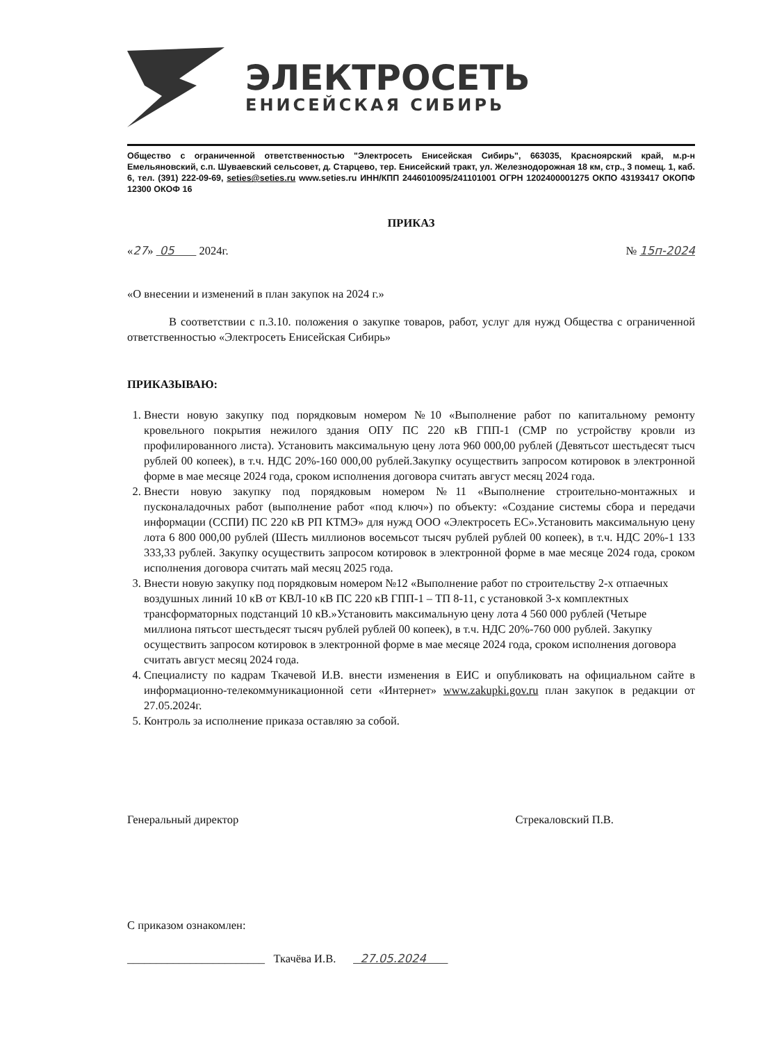ЭЛЕКТРОСЕТЬ
ЕНИСЕЙСКАЯ СИБИРЬ
Общество с ограниченной ответственностью "Электросеть Енисейская Сибирь", 663035, Красноярский край, м.р-н Емельяновский, с.п. Шуваевский сельсовет, д. Старцево, тер. Енисейский тракт, ул. Железнодорожная 18 км, стр., 3 помещ. 1, каб. 6, тел. (391) 222-09-69, seties@seties.ru www.seties.ru ИНН/КПП 2446010095/241101001 ОГРН 1202400001275 ОКПО 43193417 ОКОПФ 12300 ОКОФ 16
ПРИКАЗ
«27» 05 2024г. № 15п-2024
«О внесении и изменений в план закупок на 2024 г.»
В соответствии с п.3.10. положения о закупке товаров, работ, услуг для нужд Общества с ограниченной ответственностью «Электросеть Енисейская Сибирь»
ПРИКАЗЫВАЮ:
1. Внести новую закупку под порядковым номером №10 «Выполнение работ по капитальному ремонту кровельного покрытия нежилого здания ОПУ ПС 220 кВ ГПП-1 (СМР по устройству кровли из профилированного листа). Установить максимальную цену лота 960 000,00 рублей (Девятьсот шестьдесят тысч рублей 00 копеек), в т.ч. НДС 20%-160 000,00 рублей.Закупку осуществить запросом котировок в электронной форме в мае месяце 2024 года, сроком исполнения договора считать август месяц 2024 года.
2. Внести новую закупку под порядковым номером №11 «Выполнение строительно-монтажных и пусконаладочных работ (выполнение работ «под ключ») по объекту: «Создание системы сбора и передачи информации (ССПИ) ПС 220 кВ РП КТМЭ» для нужд ООО «Электросеть ЕС».Установить максимальную цену лота 6 800 000,00 рублей (Шесть миллионов восемьсот тысяч рублей рублей 00 копеек), в т.ч. НДС 20%-1 133 333,33 рублей. Закупку осуществить запросом котировок в электронной форме в мае месяце 2024 года, сроком исполнения договора считать май месяц 2025 года.
3. Внести новую закупку под порядковым номером №12 «Выполнение работ по строительству 2-х отпаечных воздушных линий 10 кВ от КВЛ-10 кВ ПС 220 кВ ГПП-1 – ТП 8-11, с установкой 3-х комплектных трансформаторных подстанций 10 кВ.»Установить максимальную цену лота 4 560 000 рублей (Четыре миллиона пятьсот шестьдесят тысяч рублей рублей 00 копеек), в т.ч. НДС 20%-760 000 рублей. Закупку осуществить запросом котировок в электронной форме в мае месяце 2024 года, сроком исполнения договора считать август месяц 2024 года.
4. Специалисту по кадрам Ткачевой И.В. внести изменения в ЕИС и опубликовать на официальном сайте в информационно-телекоммуникационной сети «Интернет» www.zakupki.gov.ru план закупок в редакции от 27.05.2024г.
5. Контроль за исполнение приказа оставляю за собой.
Генеральный директор Стрекаловский П.В.
С приказом ознакомлен:
________________________ Ткачёва И.В. 27.05.2024